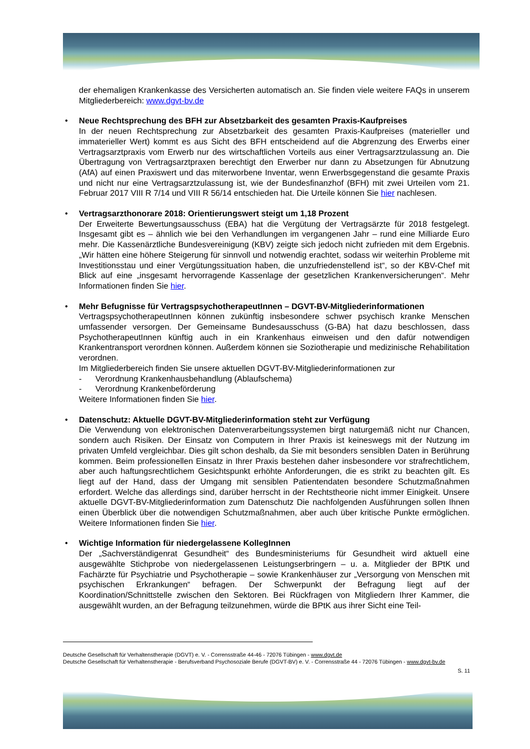der ehemaligen Krankenkasse des Versicherten automatisch an. Sie finden viele weitere FAQs in unserem Mitgliederbereich: www.dgvt-bv.de
•
Neue Rechtsprechung des BFH zur Absetzbarkeit des gesamten Praxis-Kaufpreises
In der neuen Rechtsprechung zur Absetzbarkeit des gesamten Praxis-Kaufpreises (materieller und immaterieller Wert) kommt es aus Sicht des BFH entscheidend auf die Abgrenzung des Erwerbs einer Vertragsarztpraxis vom Erwerb nur des wirtschaftlichen Vorteils aus einer Vertragsarztzulassung an. Die Übertragung von Vertragsarztpraxen berechtigt den Erwerber nur dann zu Absetzungen für Abnutzung (AfA) auf einen Praxiswert und das miterworbene Inventar, wenn Erwerbsgegenstand die gesamte Praxis und nicht nur eine Vertragsarztzulassung ist, wie der Bundesfinanzhof (BFH) mit zwei Urteilen vom 21. Februar 2017 VIII R 7/14 und VIII R 56/14 entschieden hat. Die Urteile können Sie hier nachlesen.
•
Vertragsarzthonorare 2018: Orientierungswert steigt um 1,18 Prozent
Der Erweiterte Bewertungsausschuss (EBA) hat die Vergütung der Vertragsärzte für 2018 festgelegt. Insgesamt gibt es – ähnlich wie bei den Verhandlungen im vergangenen Jahr – rund eine Milliarde Euro mehr. Die Kassenärztliche Bundesvereinigung (KBV) zeigte sich jedoch nicht zufrieden mit dem Ergebnis. „Wir hätten eine höhere Steigerung für sinnvoll und notwendig erachtet, sodass wir weiterhin Probleme mit Investitionsstau und einer Vergütungssituation haben, die unzufriedenstellend ist“, so der KBV-Chef mit Blick auf eine „insgesamt hervorragende Kassenlage der gesetzlichen Krankenversicherungen“. Mehr Informationen finden Sie hier.
•
Mehr Befugnisse für VertragspsychotherapeutInnen – DGVT-BV-Mitgliederinformationen
VertragspsychotherapeutInnen können zukünftig insbesondere schwer psychisch kranke Menschen umfassender versorgen. Der Gemeinsame Bundesausschuss (G-BA) hat dazu beschlossen, dass PsychotherapeutInnen künftig auch in ein Krankenhaus einweisen und den dafür notwendigen Krankentransport verordnen können. Außerdem können sie Soziotherapie und medizinische Rehabilitation verordnen.
Im Mitgliederbereich finden Sie unsere aktuellen DGVT-BV-Mitgliederinformationen zur
- Verordnung Krankenhausbehandlung (Ablaufschema)
- Verordnung Krankenbeförderung
Weitere Informationen finden Sie hier.
•
Datenschutz: Aktuelle DGVT-BV-Mitgliederinformation steht zur Verfügung
Die Verwendung von elektronischen Datenverarbeitungssystemen birgt naturgemäß nicht nur Chancen, sondern auch Risiken. Der Einsatz von Computern in Ihrer Praxis ist keineswegs mit der Nutzung im privaten Umfeld vergleichbar. Dies gilt schon deshalb, da Sie mit besonders sensiblen Daten in Berührung kommen. Beim professionellen Einsatz in Ihrer Praxis bestehen daher insbesondere vor strafrechtlichem, aber auch haftungsrechtlichem Gesichtspunkt erhöhte Anforderungen, die es strikt zu beachten gilt. Es liegt auf der Hand, dass der Umgang mit sensiblen Patientendaten besondere Schutzmaßnahmen erfordert. Welche das allerdings sind, darüber herrscht in der Rechtstheorie nicht immer Einigkeit. Unsere aktuelle DGVT-BV-Mitgliederinformation zum Datenschutz Die nachfolgenden Ausführungen sollen Ihnen einen Überblick über die notwendigen Schutzmaßnahmen, aber auch über kritische Punkte ermöglichen. Weitere Informationen finden Sie hier.
•
Wichtige Information für niedergelassene KollegInnen
Der „Sachverständigenrat Gesundheit“ des Bundesministeriums für Gesundheit wird aktuell eine ausgewählte Stichprobe von niedergelassenen Leistungserbringern – u. a. Mitglieder der BPtK und Fachärzte für Psychiatrie und Psychotherapie – sowie Krankenhäuser zur „Versorgung von Menschen mit psychischen Erkrankungen“ befragen. Der Schwerpunkt der Befragung liegt auf der Koordination/Schnittstelle zwischen den Sektoren. Bei Rückfragen von Mitgliedern Ihrer Kammer, die ausgewählt wurden, an der Befragung teilzunehmen, würde die BPtK aus ihrer Sicht eine Teil-
Deutsche Gesellschaft für Verhaltenstherapie (DGVT) e. V. - Corrensstraße 44-46 - 72076 Tübingen - www.dgvt.de
Deutsche Gesellschaft für Verhaltenstherapie - Berufsverband Psychosoziale Berufe (DGVT-BV) e. V. - Corrensstraße 44 - 72076 Tübingen - www.dgvt-bv.de
S. 11